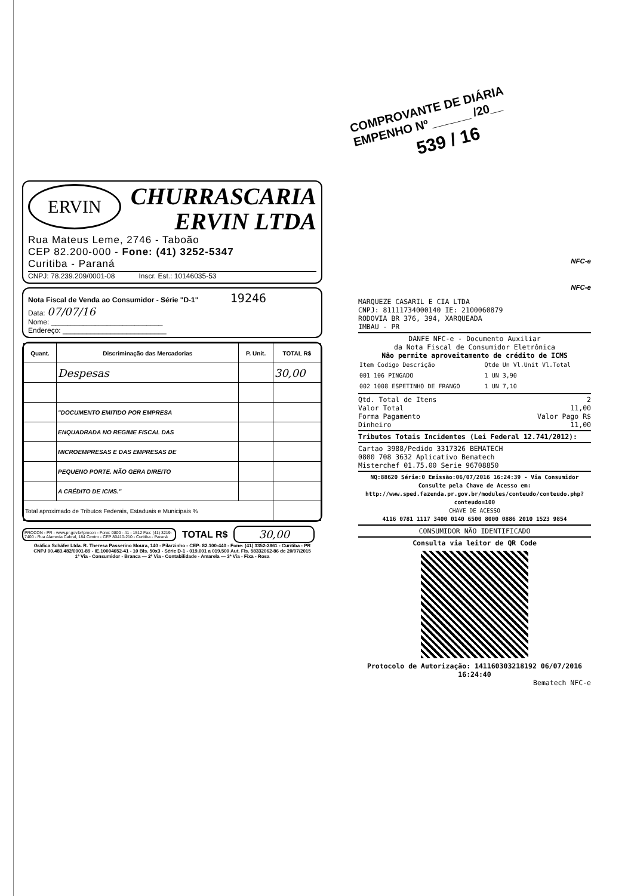COMPROVANTE DE DIÁRIA
EMPENHO Nº ______ /20__
539 / 16
ERVIN
CHURRASCARIA
ERVIN LTDA
Rua Mateus Leme, 2746 - Taboão
CEP 82.200-000 - Fone: (41) 3252-5347
Curitiba - Paraná
CNPJ: 78.239.209/0001-08 Inscr. Est.: 10146035-53
Nota Fiscal de Venda ao Consumidor - Série "D-1" 19246
Data: 07/07/16
Nome: ____________________________
Endereço: __________________________
| Quant. | Discriminação das Mercadorias | P. Unit. | TOTAL R$ |
| --- | --- | --- | --- |
| | Despesas | | 30,00 |
| | "DOCUMENTO EMITIDO POR EMPRESA | | |
| | ENQUADRADA NO REGIME FISCAL DAS | | |
| | MICROEMPRESAS E DAS EMPRESAS DE | | |
| | PEQUENO PORTE. NÃO GERA DIREITO | | |
| | A CRÉDITO DE ICMS." | | |
| Total aproximado de Tributos Federais, Estaduais e Municipais % | | | |
PROCON - PR - www.pr.gov.br/procon - Fone: 0800 - 41 - 1512 Fax: (41) 3219-7400 - Rua Alameda Cabral, 184 Centro - CEP 80410-210 - Curitiba - Paraná
TOTAL R$ 30,00
Gráfica Schäfer Ltda. R. Theresa Passerino Moura, 140 - Pilarzinho - CEP: 82.100-440 - Fone: (41) 3352-2861 - Curitiba - PR
CNPJ 00.483.482/0001-89 - IE.10004652-41 - 10 Bls. 50x3 - Série D-1 - 019.001 a 019.500 Aut. Fls. 58332062-86 de 20/07/2015
1ª Via - Consumidor - Branca — 2ª Via - Contabilidade - Amarela — 3ª Via - Fixa - Rosa
NFC-e
NFC-e
MARQUEZE CASARIL E CIA LTDA
CNPJ: 81111734000140 IE: 2100060879
RODOVIA BR 376, 394, XARQUEADA
IMBAU - PR
DANFE NFC-e - Documento Auxiliar
da Nota Fiscal de Consumidor Eletrônica
Não permite aproveitamento de crédito de ICMS
| Item Codigo Descrição | Qtde Un Vl.Unit Vl.Total |
| 001 106 PINGADO | 1 UN 3,90 |
| 002 1008 ESPETINHO DE FRANGO | 1 UN 7,10 |
Qtd. Total de Itens 2
Valor Total 11,00
Forma Pagamento Valor Pago R$
Dinheiro 11,00
Tributos Totais Incidentes (Lei Federal 12.741/2012):
Cartao 3988/Pedido 3317326 BEMATECH
0800 708 3632 Aplicativo Bematech
Misterchef 01.75.00 Serie 96708850
NQ:88620 Série:0 Emissão:06/07/2016 16:24:39 - Via Consumidor
Consulte pela Chave de Acesso em:
http://www.sped.fazenda.pr.gov.br/modules/conteudo/conteudo.php?conteudo=100
CHAVE DE ACESSO
4116 0781 1117 3400 0140 6500 8000 0886 2010 1523 9854
CONSUMIDOR NÃO IDENTIFICADO
Consulta via leitor de QR Code
Protocolo de Autorização: 141160303218192 06/07/2016 16:24:40
Bematech NFC-e